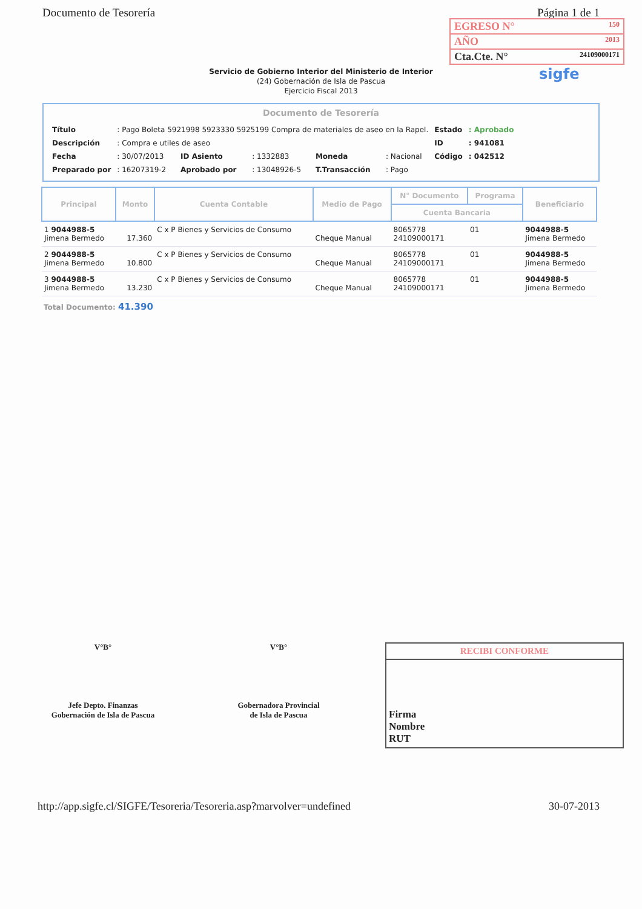Documento de Tesorería Página 1 de 1
EGRESO N° 150
AÑO 2013
Cta.Cte. N° 24109000171
sigfe
Servicio de Gobierno Interior del Ministerio de Interior
(24) Gobernación de Isla de Pascua
Ejercicio Fiscal 2013
Documento de Tesorería
| Título | : Pago Boleta 5921998 5923330 5925199 Compra de materiales de aseo en la Rapel. | | | | | Estado | : Aprobado |
| Descripción | : Compra e utiles de aseo | | | | | ID | : 941081 |
| Fecha | : 30/07/2013 | ID Asiento | : 1332883 | Moneda | : Nacional | Código | : 042512 |
| Preparado por | : 16207319-2 | Aprobado por | : 13048926-5 | T.Transacción | : Pago | | |
| Principal | Monto | Cuenta Contable | Medio de Pago | N° Documento | Programa | Beneficiario |
| --- | --- | --- | --- | --- | --- | --- |
| | | | | Cuenta Bancaria | | |
| 1 9044988-5 Jimena Bermedo | 17.360 | C x P Bienes y Servicios de Consumo | Cheque Manual | 8065778 24109000171 | 01 | 9044988-5 Jimena Bermedo |
| 2 9044988-5 Jimena Bermedo | 10.800 | C x P Bienes y Servicios de Consumo | Cheque Manual | 8065778 24109000171 | 01 | 9044988-5 Jimena Bermedo |
| 3 9044988-5 Jimena Bermedo | 13.230 | C x P Bienes y Servicios de Consumo | Cheque Manual | 8065778 24109000171 | 01 | 9044988-5 Jimena Bermedo |
Total Documento: 41.390
V°B°
Jefe Depto. Finanzas
Gobernación de Isla de Pascua
V°B°
Gobernadora Provincial
de Isla de Pascua
RECIBI CONFORME
Firma
Nombre
RUT
http://app.sigfe.cl/SIGFE/Tesoreria/Tesoreria.asp?marvolver=undefined 30-07-2013